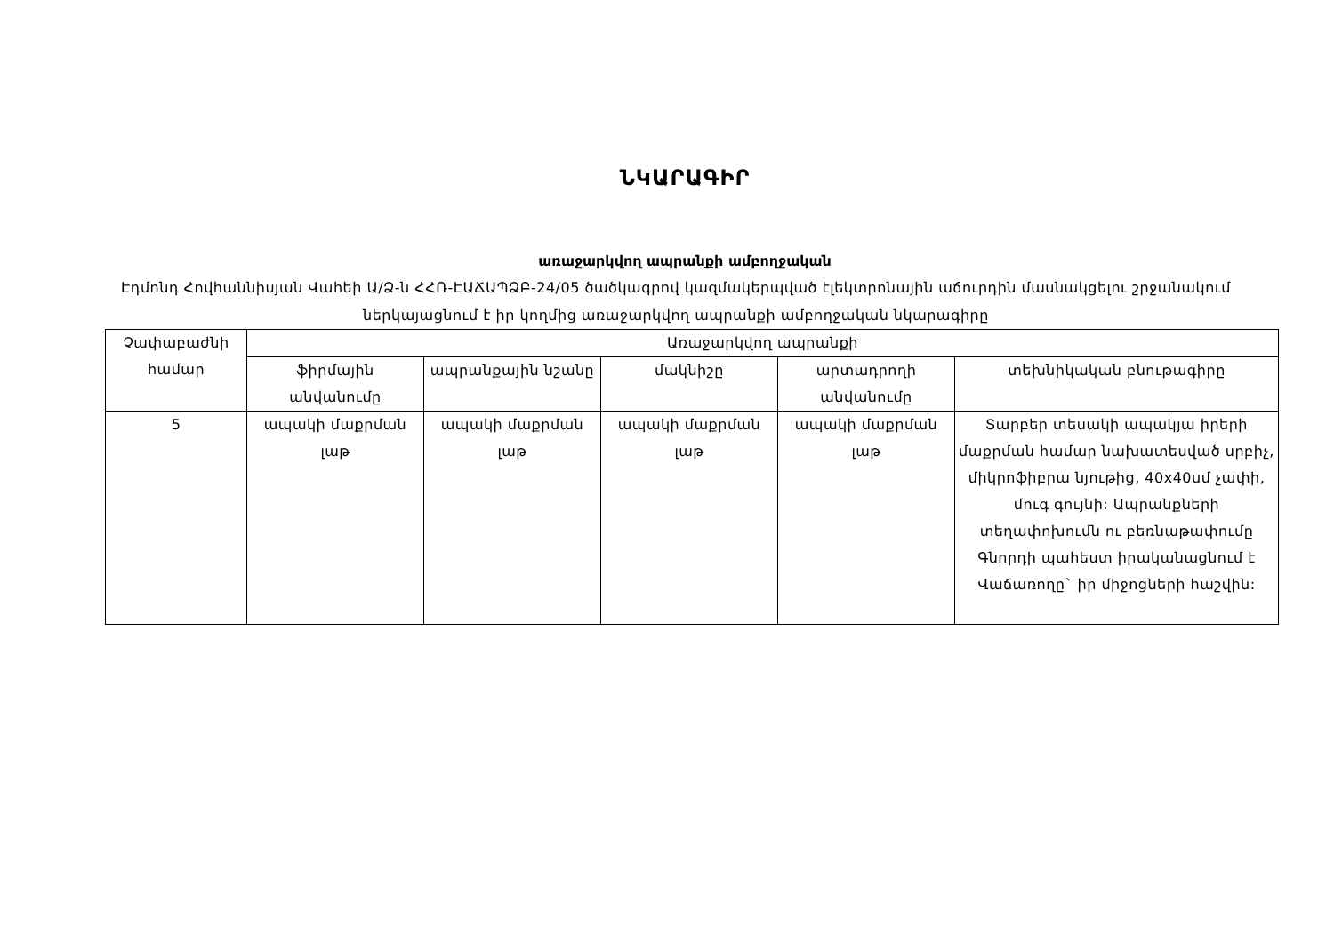ՆԿԱՐԱԳԻՐ
առաջարկվող ապրանքի ամբողջական
Էդմոնդ Հովհաննիսյան Վահեի Ա/Ձ-ն ՀՀՌ-ԷԱՃԱՊՁԲ-24/05 ծածկագրով կազմակերպված էլեկտրոնային աճուրդին մասնակցելու շրջանակում ներկայացնում է իր կողմից առաջարկվող ապրանքի ամբողջական նկարագիրը
| Չափաբաժնի համար | Առաջարկվող ապրանքի | | | | |
| --- | --- | --- | --- | --- | --- |
| | ֆիրմային անվանումը | ապրանքային նշանը | մակնիշը | արտադրողի անվանումը | տեխնիկական բնութագիրը |
| 5 | ապակի մաքրման լաթ | ապակի մաքրման լաթ | ապակի մաքրման լաթ | ապակի մաքրման լաթ | Տարբեր տեսակի ապակյա իրերի մաքրման համար նախատեսված սրբիչ, միկրոֆիբրա նյութից, 40x40սմ չափի, մուգ գույնի: Ապրանքների տեղափոխումն ու բեռնաթափումը Գնորդի պահեստ իրականացնում է Վաճառողը` իր միջոցների հաշվին: |